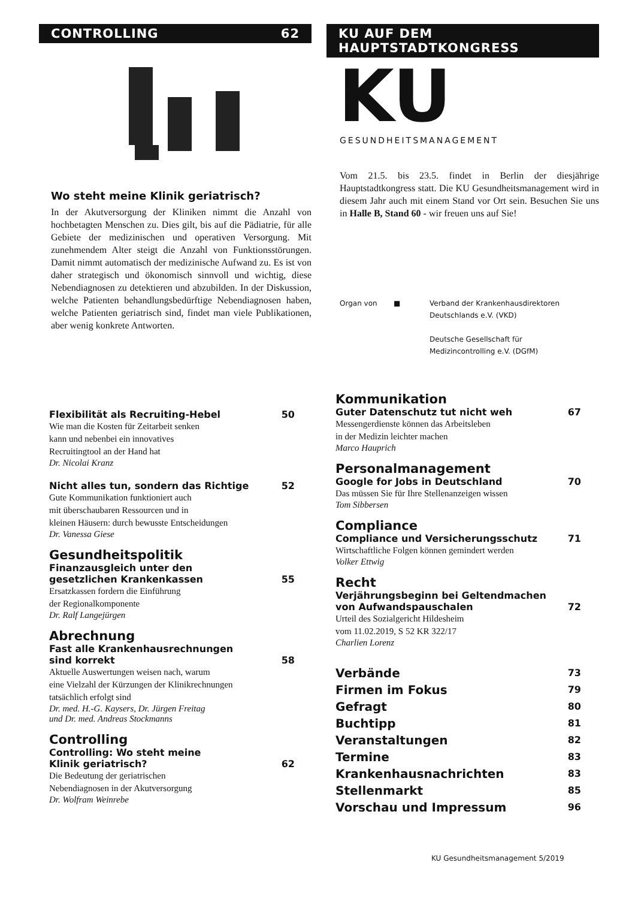CONTROLLING 62
Wo steht meine Klinik geriatrisch?
In der Akutversorgung der Kliniken nimmt die Anzahl von hochbetagten Menschen zu. Dies gilt, bis auf die Pädiatrie, für alle Gebiete der medizinischen und operativen Versorgung. Mit zunehmendem Alter steigt die Anzahl von Funktionsstörungen. Damit nimmt automatisch der medizinische Aufwand zu. Es ist von daher strategisch und ökonomisch sinnvoll und wichtig, diese Nebendiagnosen zu detektieren und abzubilden. In der Diskussion, welche Patienten behandlungsbedürftige Nebendiagnosen haben, welche Patienten geriatrisch sind, findet man viele Publikationen, aber wenig konkrete Antworten.
KU AUF DEM HAUPTSTADTKONGRESS
KU
GESUNDHEITSMANAGEMENT
Vom 21.5. bis 23.5. findet in Berlin der diesjährige Hauptstadtkongress statt. Die KU Gesundheitsmanagement wird in diesem Jahr auch mit einem Stand vor Ort sein. Besuchen Sie uns in Halle B, Stand 60 - wir freuen uns auf Sie!
Organ von ■ Verband der Krankenhausdirektoren
Deutschlands e.V. (VKD)
Deutsche Gesellschaft für
Medizincontrolling e.V. (DGfM)
Flexibilität als Recruiting-Hebel 50
Wie man die Kosten für Zeitarbeit senken
kann und nebenbei ein innovatives
Recruitingtool an der Hand hat
Dr. Nicolai Kranz
Nicht alles tun, sondern das Richtige 52
Gute Kommunikation funktioniert auch
mit überschaubaren Ressourcen und in
kleinen Häusern: durch bewusste Entscheidungen
Dr. Vanessa Giese
Gesundheitspolitik
Finanzausgleich unter den
gesetzlichen Krankenkassen 55
Ersatzkassen fordern die Einführung
der Regionalkomponente
Dr. Ralf Langejürgen
Abrechnung
Fast alle Krankenhausrechnungen
sind korrekt 58
Aktuelle Auswertungen weisen nach, warum
eine Vielzahl der Kürzungen der Klinikrechnungen
tatsächlich erfolgt sind
Dr. med. H.-G. Kaysers, Dr. Jürgen Freitag
und Dr. med. Andreas Stockmanns
Controlling
Controlling: Wo steht meine
Klinik geriatrisch? 62
Die Bedeutung der geriatrischen
Nebendiagnosen in der Akutversorgung
Dr. Wolfram Weinrebe
Kommunikation
Guter Datenschutz tut nicht weh 67
Messengerdienste können das Arbeitsleben
in der Medizin leichter machen
Marco Hauprich
Personalmanagement
Google for Jobs in Deutschland 70
Das müssen Sie für Ihre Stellenanzeigen wissen
Tom Sibbersen
Compliance
Compliance und Versicherungsschutz 71
Wirtschaftliche Folgen können gemindert werden
Volker Ettwig
Recht
Verjährungsbeginn bei Geltendmachen
von Aufwandspauschalen 72
Urteil des Sozialgericht Hildesheim
vom 11.02.2019, S 52 KR 322/17
Charlien Lorenz
Verbände 73
Firmen im Fokus 79
Gefragt 80
Buchtipp 81
Veranstaltungen 82
Termine 83
Krankenhausnachrichten 83
Stellenmarkt 85
Vorschau und Impressum 96
KU Gesundheitsmanagement 5/2019